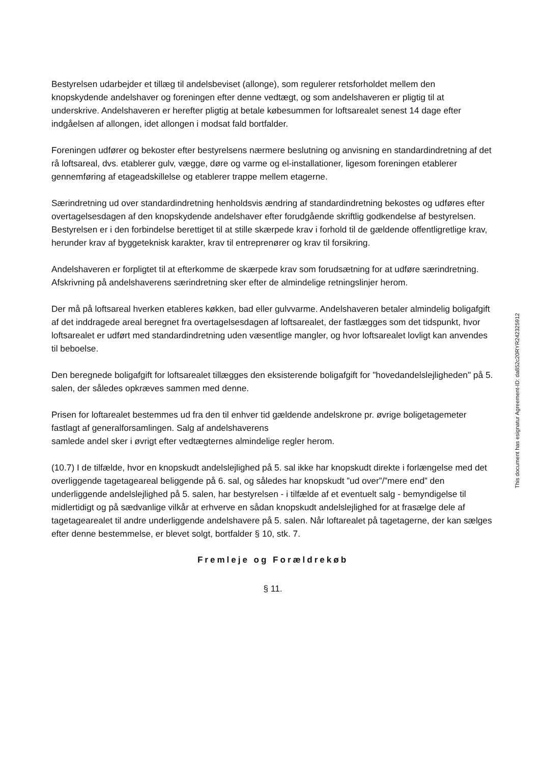Bestyrelsen udarbejder et tillæg til andelsbeviset (allonge), som regulerer retsforholdet mellem den knopskydende andelshaver og foreningen efter denne vedtægt, og som andelshaveren er pligtig til at underskrive. Andelshaveren er herefter pligtig at betale købesummen for loftsarealet senest 14 dage efter indgåelsen af allongen, idet allongen i modsat fald bortfalder.
Foreningen udfører og bekoster efter bestyrelsens nærmere beslutning og anvisning en standardindretning af det rå loftsareal, dvs. etablerer gulv, vægge, døre og varme og el-installationer, ligesom foreningen etablerer gennemføring af etageadskillelse og etablerer trappe mellem etagerne.
Særindretning ud over standardindretning henholdsvis ændring af standardindretning bekostes og udføres efter overtagelsesdagen af den knopskydende andelshaver efter forudgående skriftlig godkendelse af bestyrelsen. Bestyrelsen er i den forbindelse berettiget til at stille skærpede krav i forhold til de gældende offentligretlige krav, herunder krav af byggeteknisk karakter, krav til entreprenører og krav til forsikring.
Andelshaveren er forpligtet til at efterkomme de skærpede krav som forudsætning for at udføre særindretning. Afskrivning på andelshaverens særindretning sker efter de almindelige retningslinjer herom.
Der må på loftsareal hverken etableres køkken, bad eller gulvvarme. Andelshaveren betaler almindelig boligafgift af det inddragede areal beregnet fra overtagelsesdagen af loftsarealet, der fastlægges som det tidspunkt, hvor loftsarealet er udført med standardindretning uden væsentlige mangler, og hvor loftsarealet lovligt kan anvendes til beboelse.
Den beregnede boligafgift for loftsarealet tillægges den eksisterende boligafgift for "hovedandelslejligheden" på 5. salen, der således opkræves sammen med denne.
Prisen for loftarealet bestemmes ud fra den til enhver tid gældende andelskrone pr. øvrige boligetagemeter fastlagt af generalforsamlingen. Salg af andelshaverens
samlede andel sker i øvrigt efter vedtægternes almindelige regler herom.
(10.7) I de tilfælde, hvor en knopskudt andelslejlighed på 5. sal ikke har knopskudt direkte i forlængelse med det overliggende tagetageareal beliggende på 6. sal, og således har knopskudt ”ud over”/”mere end” den underliggende andelslejlighed på 5. salen, har bestyrelsen - i tilfælde af et eventuelt salg - bemyndigelse til midlertidigt og på sædvanlige vilkår at erhverve en sådan knopskudt andelslejlighed for at frasælge dele af tagetagearealet til andre underliggende andelshavere på 5. salen. Når loftarealet på tagetagerne, der kan sælges efter denne bestemmelse, er blevet solgt, bortfalder § 10, stk. 7.
Fremleje og Forældrekøb
§ 11.
This document has esignatur Agreement-ID: da852c20RYR242325912